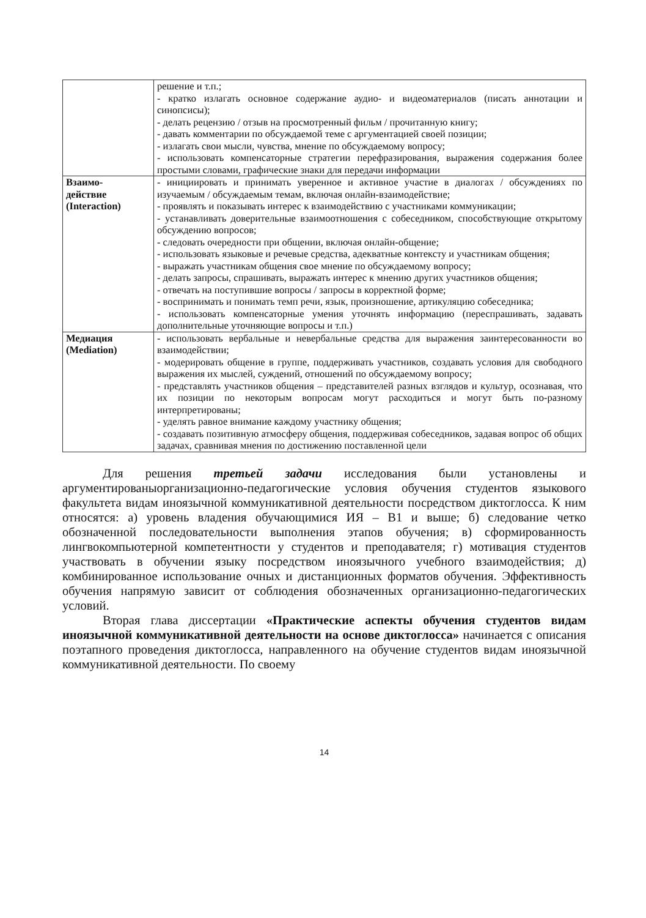| | решение и т.п.; - кратко излагать основное содержание аудио- и видеоматериалов (писать аннотации и синопсисы); - делать рецензию / отзыв на просмотренный фильм / прочитанную книгу; - давать комментарии по обсуждаемой теме с аргументацией своей позиции; - излагать свои мысли, чувства, мнение по обсуждаемому вопросу; - использовать компенсаторные стратегии перефразирования, выражения содержания более простыми словами, графические знаки для передачи информации |
| Взаимо- действие (Interaction) | - инициировать и принимать уверенное и активное участие в диалогах / обсуждениях по изучаемым / обсуждаемым темам, включая онлайн-взаимодействие; - проявлять и показывать интерес к взаимодействию с участниками коммуникации; - устанавливать доверительные взаимоотношения с собеседником, способствующие открытому обсуждению вопросов; - следовать очередности при общении, включая онлайн-общение; - использовать языковые и речевые средства, адекватные контексту и участникам общения; - выражать участникам общения свое мнение по обсуждаемому вопросу; - делать запросы, спрашивать, выражать интерес к мнению других участников общения; - отвечать на поступившие вопросы / запросы в корректной форме; - воспринимать и понимать темп речи, язык, произношение, артикуляцию собеседника; - использовать компенсаторные умения уточнять информацию (переспрашивать, задавать дополнительные уточняющие вопросы и т.п.) |
| Медиация (Mediation) | - использовать вербальные и невербальные средства для выражения заинтересованности во взаимодействии; - модерировать общение в группе, поддерживать участников, создавать условия для свободного выражения их мыслей, суждений, отношений по обсуждаемому вопросу; - представлять участников общения – представителей разных взглядов и культур, осознавая, что их позиции по некоторым вопросам могут расходиться и могут быть по-разному интерпретированы; - уделять равное внимание каждому участнику общения; - создавать позитивную атмосферу общения, поддерживая собеседников, задавая вопрос об общих задачах, сравнивая мнения по достижению поставленной цели |
Для решения третьей задачи исследования были установлены и аргументированыорганизационно-педагогические условия обучения студентов языкового факультета видам иноязычной коммуникативной деятельности посредством диктоглосса. К ним относятся: а) уровень владения обучающимися ИЯ – B1 и выше; б) следование четко обозначенной последовательности выполнения этапов обучения; в) сформированность лингвокомпьютерной компетентности у студентов и преподавателя; г) мотивация студентов участвовать в обучении языку посредством иноязычного учебного взаимодействия; д) комбинированное использование очных и дистанционных форматов обучения. Эффективность обучения напрямую зависит от соблюдения обозначенных организационно-педагогических условий.
Вторая глава диссертации «Практические аспекты обучения студентов видам иноязычной коммуникативной деятельности на основе диктоглосса» начинается с описания поэтапного проведения диктоглосса, направленного на обучение студентов видам иноязычной коммуникативной деятельности. По своему
14